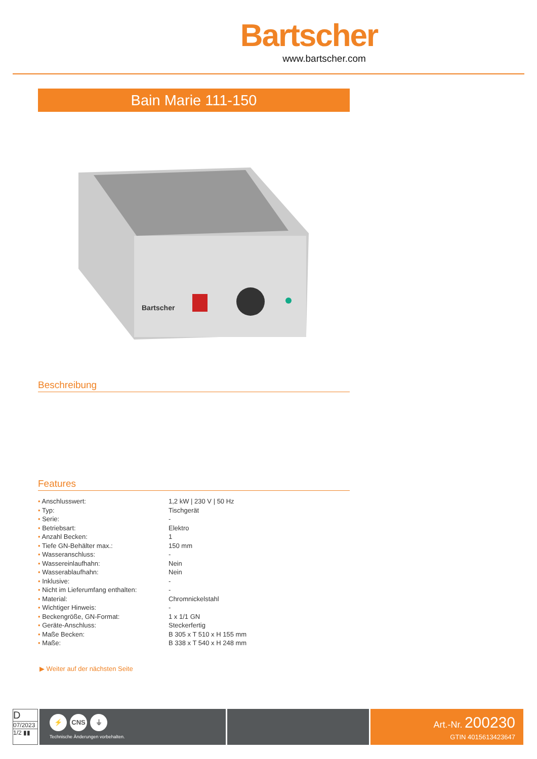Bartscher
www.bartscher.com
Bain Marie 111-150
Bartscher
Beschreibung
Features
| • Anschlusswert: | 1,2 kW / 230 V / 50 Hz |
| • Typ: | Tischgerät |
| • Serie: | - |
| • Betriebsart: | Elektro |
| • Anzahl Becken: | 1 |
| • Tiefe GN-Behälter max.: | 150 mm |
| • Wasseranschluss: | - |
| • Wassereinlaufhahn: | Nein |
| • Wasserablaufhahn: | Nein |
| • Inklusive: | - |
| • Nicht im Lieferumfang enthalten: | - |
| • Material: | Chromnickelstahl |
| • Wichtiger Hinweis: | - |
| • Beckengröße, GN-Format: | 1 x 1/1 GN |
| • Geräte-Anschluss: | Steckerfertig |
| • Maße Becken: | B 305 x T 510 x H 155 mm |
| • Maße: | B 338 x T 540 x H 248 mm |
▶ Weiter auf der nächsten Seite
D
07/2023
1/2 ▮▮
⚡ CNS ⏚
Technische Änderungen vorbehalten.
Art.-Nr. 200230
GTIN 4015613423647